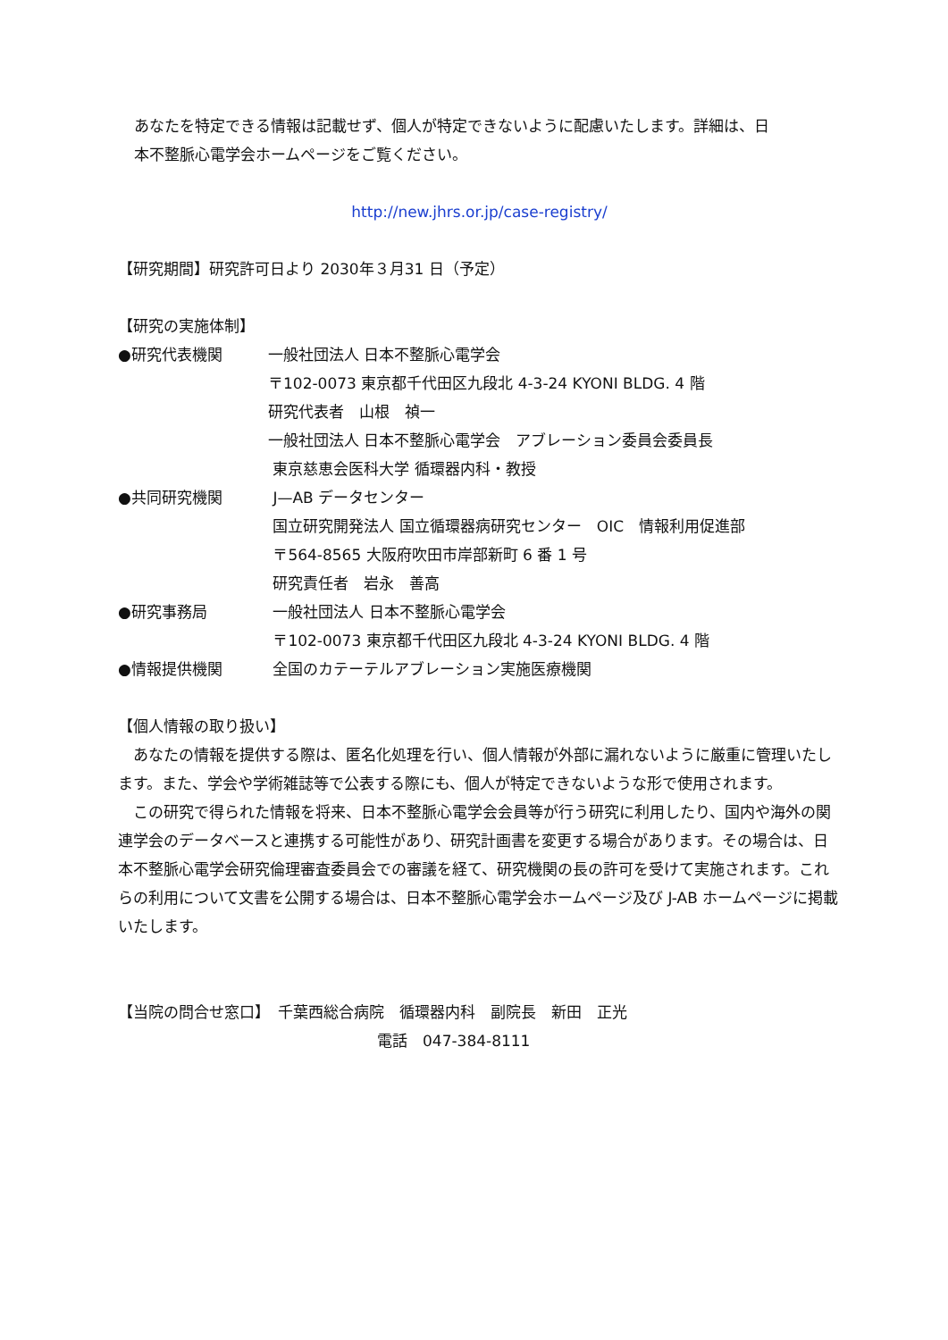あなたを特定できる情報は記載せず、個人が特定できないように配慮いたします。詳細は、日
本不整脈心電学会ホームページをご覧ください。
http://new.jhrs.or.jp/case-registry/
【研究期間】研究許可日より 2030年３月31 日（予定）
【研究の実施体制】
| ●研究代表機関 | 一般社団法人 日本不整脈心電学会 〒102-0073 東京都千代田区九段北 4-3-24 KYONI BLDG. 4 階 研究代表者 山根 禎一 一般社団法人 日本不整脈心電学会 アブレーション委員会委員長 東京慈恵会医科大学 循環器内科・教授 |
| ●共同研究機関 | J—AB データセンター 国立研究開発法人 国立循環器病研究センター OIC 情報利用促進部 〒564-8565 大阪府吹田市岸部新町 6 番 1 号 研究責任者 岩永 善高 |
| ●研究事務局 | 一般社団法人 日本不整脈心電学会 〒102-0073 東京都千代田区九段北 4-3-24 KYONI BLDG. 4 階 |
| ●情報提供機関 | 全国のカテーテルアブレーション実施医療機関 |
【個人情報の取り扱い】
　あなたの情報を提供する際は、匿名化処理を行い、個人情報が外部に漏れないように厳重に管理いたします。また、学会や学術雑誌等で公表する際にも、個人が特定できないような形で使用されます。
　この研究で得られた情報を将来、日本不整脈心電学会会員等が行う研究に利用したり、国内や海外の関連学会のデータベースと連携する可能性があり、研究計画書を変更する場合があります。その場合は、日本不整脈心電学会研究倫理審査委員会での審議を経て、研究機関の長の許可を受けて実施されます。これらの利用について文書を公開する場合は、日本不整脈心電学会ホームページ及び J-AB ホームページに掲載いたします。
【当院の問合せ窓口】　千葉西総合病院　循環器内科　副院長　新田　正光
電話　047-384-8111